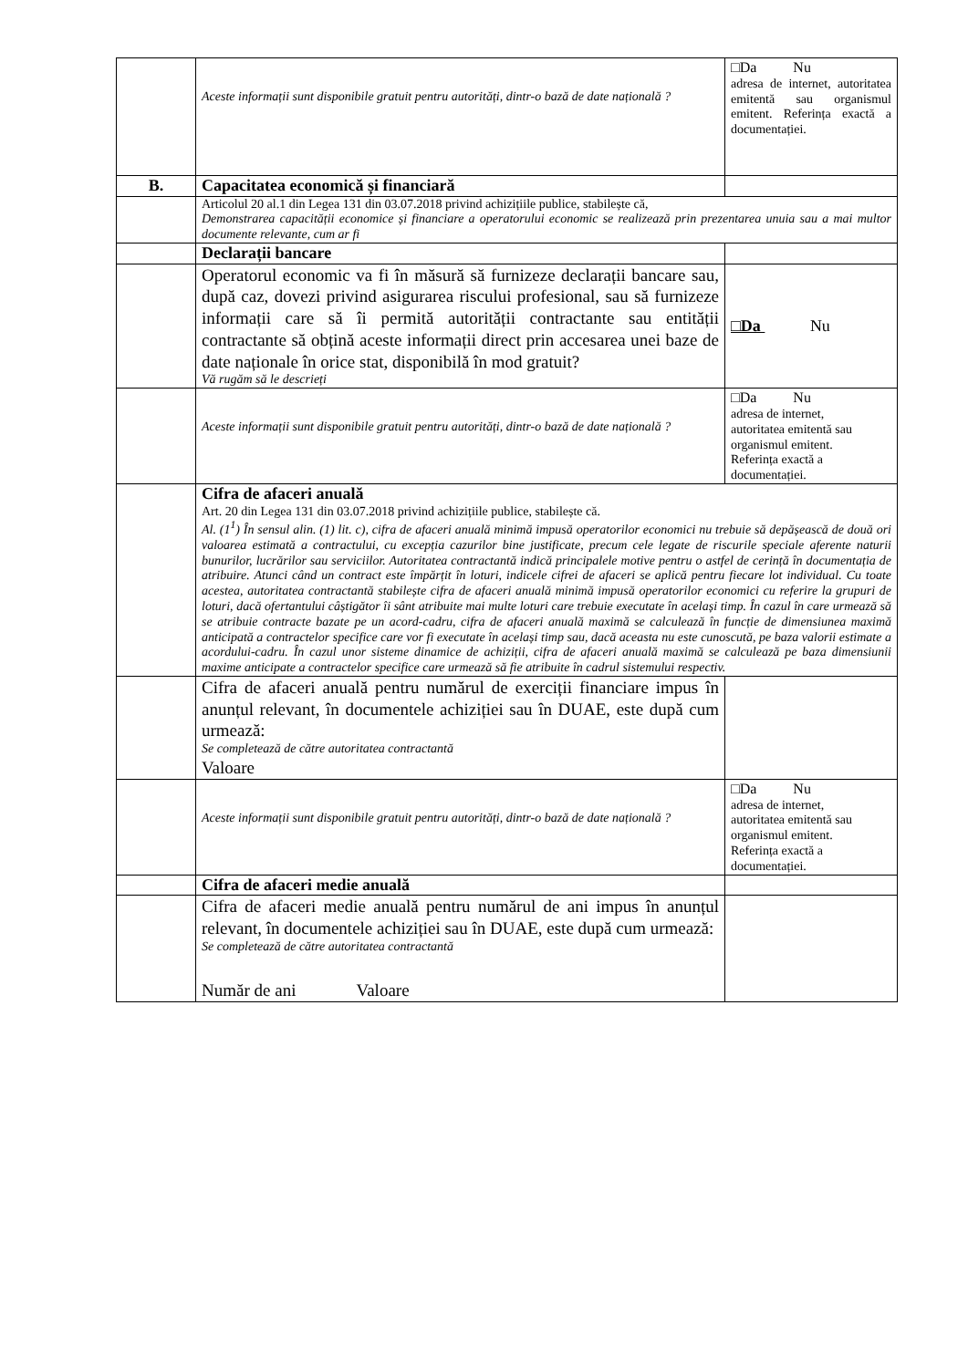| | Aceste informații sunt disponibile gratuit pentru autorități, dintr-o bază de date națională ? | □Da Nu adresa de internet, autoritatea emitentă sau organismul emitent. Referința exactă a documentației. |
| B. | Capacitatea economică și financiară | |
| | Articolul 20 al.1 din Legea 131 din 03.07.2018 privind achizițiile publice, stabilește că, Demonstrarea capacității economice și financiare a operatorului economic se realizează prin prezentarea unuia sau a mai multor documente relevante, cum ar fi | |
| | Declarații bancare | |
| | Operatorul economic va fi în măsură să furnizeze declarații bancare sau, după caz, dovezi privind asigurarea riscului profesional, sau să furnizeze informații care să îi permită autorității contractante sau entității contractante să obțină aceste informații direct prin accesarea unei baze de date naționale în orice stat, disponibilă în mod gratuit? Vă rugăm să le descrieți | □Da Nu |
| | Aceste informații sunt disponibile gratuit pentru autorități, dintr-o bază de date națională ? | □Da Nu adresa de internet, autoritatea emitentă sau organismul emitent. Referința exactă a documentației. |
| | Cifra de afaceri anuală Art. 20 din Legea 131 din 03.07.2018 privind achizițiile publice, stabilește că. Al. (1<sup>1</sup>) În sensul alin. (1) lit. c), cifra de afaceri anuală minimă impusă operatorilor economici nu trebuie să depășească de două ori valoarea estimată a contractului, cu excepția cazurilor bine justificate, precum cele legate de riscurile speciale aferente naturii bunurilor, lucrărilor sau serviciilor. Autoritatea contractantă indică principalele motive pentru o astfel de cerință în documentația de atribuire. Atunci când un contract este împărțit în loturi, indicele cifrei de afaceri se aplică pentru fiecare lot individual. Cu toate acestea, autoritatea contractantă stabilește cifra de afaceri anuală minimă impusă operatorilor economici cu referire la grupuri de loturi, dacă ofertantului câștigător îi sânt atribuite mai multe loturi care trebuie executate în același timp. În cazul în care urmează să se atribuie contracte bazate pe un acord-cadru, cifra de afaceri anuală maximă se calculează în funcție de dimensiunea maximă anticipată a contractelor specifice care vor fi executate în același timp sau, dacă aceasta nu este cunoscută, pe baza valorii estimate a acordului-cadru. În cazul unor sisteme dinamice de achiziții, cifra de afaceri anuală maximă se calculează pe baza dimensiunii maxime anticipate a contractelor specifice care urmează să fie atribuite în cadrul sistemului respectiv. | |
| | Cifra de afaceri anuală pentru numărul de exerciții financiare impus în anunțul relevant, în documentele achiziției sau în DUAE, este după cum urmează: Se completează de către autoritatea contractantă Valoare | |
| | Aceste informații sunt disponibile gratuit pentru autorități, dintr-o bază de date națională ? | □Da Nu adresa de internet, autoritatea emitentă sau organismul emitent. Referința exactă a documentației. |
| | Cifra de afaceri medie anuală | |
| | Cifra de afaceri medie anuală pentru numărul de ani impus în anunțul relevant, în documentele achiziției sau în DUAE, este după cum urmează: Se completează de către autoritatea contractantă Număr de ani Valoare | |